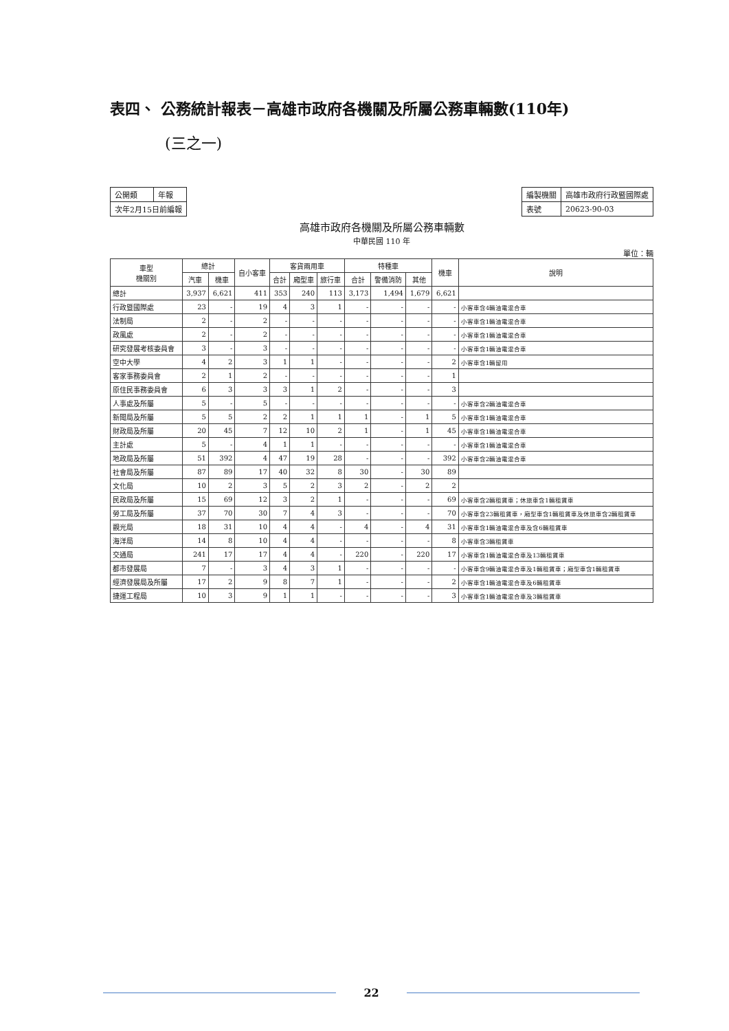表四、 公務統計報表－高雄市政府各機關及所屬公務車輛數(110年)
(三之一)
| 公開類 | 年報 |
| 次年2月15日前編報 | |
| 編製機關 | 高雄市政府行政暨國際處 |
| 表號 | 20623-90-03 |
高雄市政府各機關及所屬公務車輛數
中華民國 110 年
單位：輛
| 車型 機關別 | 總計 | | 自小客車 | 客貨兩用車 | | | 特種車 | | | 機車 | 說明 |
| --- | --- | --- | --- | --- | --- | --- | --- | --- | --- | --- | --- |
| | 汽車 | 機車 | | 合計 | 廂型車 | 旅行車 | 合計 | 警備消防 | 其他 | | |
| 總計 | 3,937 | 6,621 | 411 | 353 | 240 | 113 | 3,173 | 1,494 | 1,679 | 6,621 | |
| 行政暨國際處 | 23 | - | 19 | 4 | 3 | 1 | - | - | - | - | 小客車含4輛油電混合車 |
| 法制局 | 2 | - | 2 | - | - | - | - | - | - | - | 小客車含1輛油電混合車 |
| 政風處 | 2 | - | 2 | - | - | - | - | - | - | - | 小客車含1輛油電混合車 |
| 研究發展考核委員會 | 3 | - | 3 | - | - | - | - | - | - | - | 小客車含1輛油電混合車 |
| 空中大學 | 4 | 2 | 3 | 1 | 1 | - | - | - | - | 2 | 小客車含1輛留用 |
| 客家事務委員會 | 2 | 1 | 2 | - | - | - | - | - | - | 1 | |
| 原住民事務委員會 | 6 | 3 | 3 | 3 | 1 | 2 | - | - | - | 3 | |
| 人事處及所屬 | 5 | - | 5 | - | - | - | - | - | - | - | 小客車含2輛油電混合車 |
| 新聞局及所屬 | 5 | 5 | 2 | 2 | 1 | 1 | 1 | - | 1 | 5 | 小客車含1輛油電混合車 |
| 財政局及所屬 | 20 | 45 | 7 | 12 | 10 | 2 | 1 | - | 1 | 45 | 小客車含1輛油電混合車 |
| 主計處 | 5 | - | 4 | 1 | 1 | - | - | - | - | - | 小客車含1輛油電混合車 |
| 地政局及所屬 | 51 | 392 | 4 | 47 | 19 | 28 | - | - | - | 392 | 小客車含2輛油電混合車 |
| 社會局及所屬 | 87 | 89 | 17 | 40 | 32 | 8 | 30 | - | 30 | 89 | |
| 文化局 | 10 | 2 | 3 | 5 | 2 | 3 | 2 | - | 2 | 2 | |
| 民政局及所屬 | 15 | 69 | 12 | 3 | 2 | 1 | - | - | - | 69 | 小客車含2輛租賃車；休旅車含1輛租賃車 |
| 勞工局及所屬 | 37 | 70 | 30 | 7 | 4 | 3 | - | - | - | 70 | 小客車含23輛租賃車，廂型車含1輛租賃車及休旅車含2輛租賃車 |
| 觀光局 | 18 | 31 | 10 | 4 | 4 | - | 4 | - | 4 | 31 | 小客車含1輛油電混合車及含6輛租賃車 |
| 海洋局 | 14 | 8 | 10 | 4 | 4 | - | - | - | - | 8 | 小客車含3輛租賃車 |
| 交通局 | 241 | 17 | 17 | 4 | 4 | - | 220 | - | 220 | 17 | 小客車含1輛油電混合車及13輛租賃車 |
| 都市發展局 | 7 | - | 3 | 4 | 3 | 1 | - | - | - | - | 小客車含9輛油電混合車及1輛租賃車；廂型車含1輛租賃車 |
| 經濟發展局及所屬 | 17 | 2 | 9 | 8 | 7 | 1 | - | - | - | 2 | 小客車含1輛油電混合車及6輛租賃車 |
| 捷運工程局 | 10 | 3 | 9 | 1 | 1 | - | - | - | - | 3 | 小客車含1輛油電混合車及3輛租賃車 |
22